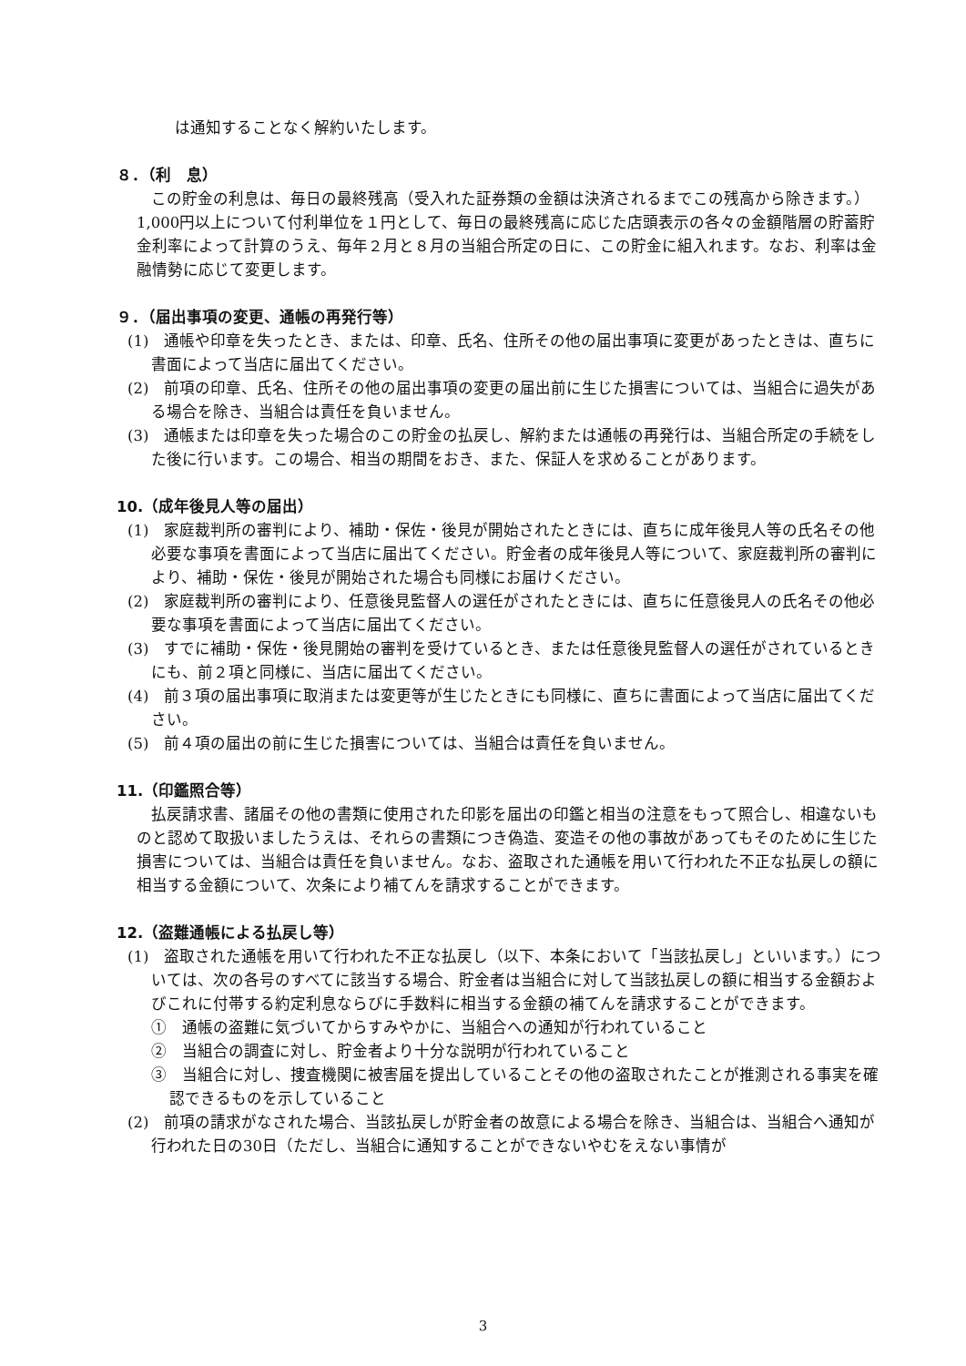は通知することなく解約いたします。
８．（利　息）
この貯金の利息は、毎日の最終残高（受入れた証券類の金額は決済されるまでこの残高から除きます。）1,000円以上について付利単位を１円として、毎日の最終残高に応じた店頭表示の各々の金額階層の貯蓄貯金利率によって計算のうえ、毎年２月と８月の当組合所定の日に、この貯金に組入れます。なお、利率は金融情勢に応じて変更します。
９．（届出事項の変更、通帳の再発行等）
(1)　通帳や印章を失ったとき、または、印章、氏名、住所その他の届出事項に変更があったときは、直ちに書面によって当店に届出てください。
(2)　前項の印章、氏名、住所その他の届出事項の変更の届出前に生じた損害については、当組合に過失がある場合を除き、当組合は責任を負いません。
(3)　通帳または印章を失った場合のこの貯金の払戻し、解約または通帳の再発行は、当組合所定の手続をした後に行います。この場合、相当の期間をおき、また、保証人を求めることがあります。
10.（成年後見人等の届出）
(1)　家庭裁判所の審判により、補助・保佐・後見が開始されたときには、直ちに成年後見人等の氏名その他必要な事項を書面によって当店に届出てください。貯金者の成年後見人等について、家庭裁判所の審判により、補助・保佐・後見が開始された場合も同様にお届けください。
(2)　家庭裁判所の審判により、任意後見監督人の選任がされたときには、直ちに任意後見人の氏名その他必要な事項を書面によって当店に届出てください。
(3)　すでに補助・保佐・後見開始の審判を受けているとき、または任意後見監督人の選任がされているときにも、前２項と同様に、当店に届出てください。
(4)　前３項の届出事項に取消または変更等が生じたときにも同様に、直ちに書面によって当店に届出てください。
(5)　前４項の届出の前に生じた損害については、当組合は責任を負いません。
11.（印鑑照合等）
払戻請求書、諸届その他の書類に使用された印影を届出の印鑑と相当の注意をもって照合し、相違ないものと認めて取扱いましたうえは、それらの書類につき偽造、変造その他の事故があってもそのために生じた損害については、当組合は責任を負いません。なお、盗取された通帳を用いて行われた不正な払戻しの額に相当する金額について、次条により補てんを請求することができます。
12.（盗難通帳による払戻し等）
(1)　盗取された通帳を用いて行われた不正な払戻し（以下、本条において「当該払戻し」といいます。）については、次の各号のすべてに該当する場合、貯金者は当組合に対して当該払戻しの額に相当する金額およびこれに付帯する約定利息ならびに手数料に相当する金額の補てんを請求することができます。
①　通帳の盗難に気づいてからすみやかに、当組合への通知が行われていること
②　当組合の調査に対し、貯金者より十分な説明が行われていること
③　当組合に対し、捜査機関に被害届を提出していることその他の盗取されたことが推測される事実を確認できるものを示していること
(2)　前項の請求がなされた場合、当該払戻しが貯金者の故意による場合を除き、当組合は、当組合へ通知が行われた日の30日（ただし、当組合に通知することができないやむをえない事情が
3